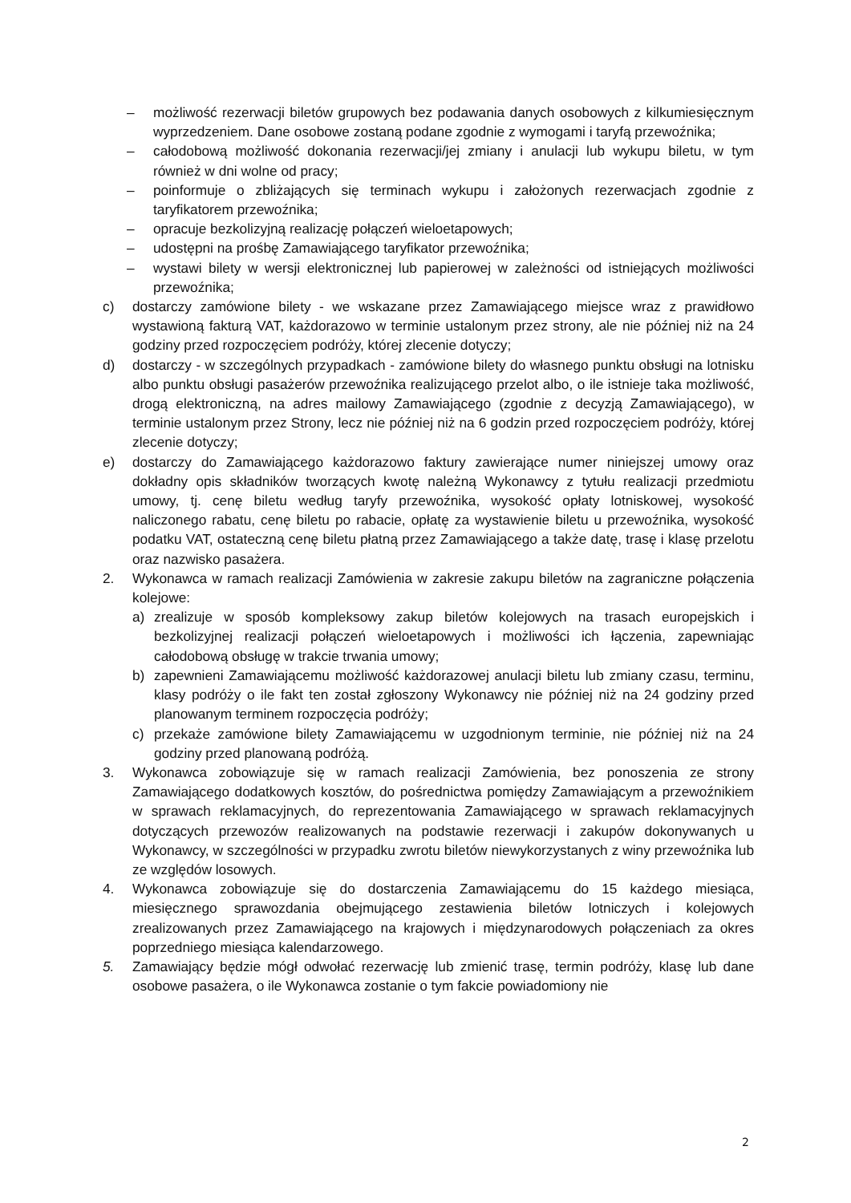– możliwość rezerwacji biletów grupowych bez podawania danych osobowych z kilkumiesięcznym wyprzedzeniem. Dane osobowe zostaną podane zgodnie z wymogami i taryfą przewoźnika;
– całodobową możliwość dokonania rezerwacji/jej zmiany i anulacji lub wykupu biletu, w tym również w dni wolne od pracy;
– poinformuje o zbliżających się terminach wykupu i założonych rezerwacjach zgodnie z taryfikatorem przewoźnika;
– opracuje bezkolizyjną realizację połączeń wieloetapowych;
– udostępni na prośbę Zamawiającego taryfikator przewoźnika;
– wystawi bilety w wersji elektronicznej lub papierowej w zależności od istniejących możliwości przewoźnika;
c) dostarczy zamówione bilety - we wskazane przez Zamawiającego miejsce wraz z prawidłowo wystawioną fakturą VAT, każdorazowo w terminie ustalonym przez strony, ale nie później niż na 24 godziny przed rozpoczęciem podróży, której zlecenie dotyczy;
d) dostarczy - w szczególnych przypadkach - zamówione bilety do własnego punktu obsługi na lotnisku albo punktu obsługi pasażerów przewoźnika realizującego przelot albo, o ile istnieje taka możliwość, drogą elektroniczną, na adres mailowy Zamawiającego (zgodnie z decyzją Zamawiającego), w terminie ustalonym przez Strony, lecz nie później niż na 6 godzin przed rozpoczęciem podróży, której zlecenie dotyczy;
e) dostarczy do Zamawiającego każdorazowo faktury zawierające numer niniejszej umowy oraz dokładny opis składników tworzących kwotę należną Wykonawcy z tytułu realizacji przedmiotu umowy, tj. cenę biletu według taryfy przewoźnika, wysokość opłaty lotniskowej, wysokość naliczonego rabatu, cenę biletu po rabacie, opłatę za wystawienie biletu u przewoźnika, wysokość podatku VAT, ostateczną cenę biletu płatną przez Zamawiającego a także datę, trasę i klasę przelotu oraz nazwisko pasażera.
2. Wykonawca w ramach realizacji Zamówienia w zakresie zakupu biletów na zagraniczne połączenia kolejowe:
a) zrealizuje w sposób kompleksowy zakup biletów kolejowych na trasach europejskich i bezkolizyjnej realizacji połączeń wieloetapowych i możliwości ich łączenia, zapewniając całodobową obsługę w trakcie trwania umowy;
b) zapewnieni Zamawiającemu możliwość każdorazowej anulacji biletu lub zmiany czasu, terminu, klasy podróży o ile fakt ten został zgłoszony Wykonawcy nie później niż na 24 godziny przed planowanym terminem rozpoczęcia podróży;
c) przekaże zamówione bilety Zamawiającemu w uzgodnionym terminie, nie później niż na 24 godziny przed planowaną podróżą.
3. Wykonawca zobowiązuje się w ramach realizacji Zamówienia, bez ponoszenia ze strony Zamawiającego dodatkowych kosztów, do pośrednictwa pomiędzy Zamawiającym a przewoźnikiem w sprawach reklamacyjnych, do reprezentowania Zamawiającego w sprawach reklamacyjnych dotyczących przewozów realizowanych na podstawie rezerwacji i zakupów dokonywanych u Wykonawcy, w szczególności w przypadku zwrotu biletów niewykorzystanych z winy przewoźnika lub ze względów losowych.
4. Wykonawca zobowiązuje się do dostarczenia Zamawiającemu do 15 każdego miesiąca, miesięcznego sprawozdania obejmującego zestawienia biletów lotniczych i kolejowych zrealizowanych przez Zamawiającego na krajowych i międzynarodowych połączeniach za okres poprzedniego miesiąca kalendarzowego.
5. Zamawiający będzie mógł odwołać rezerwację lub zmienić trasę, termin podróży, klasę lub dane osobowe pasażera, o ile Wykonawca zostanie o tym fakcie powiadomiony nie
2